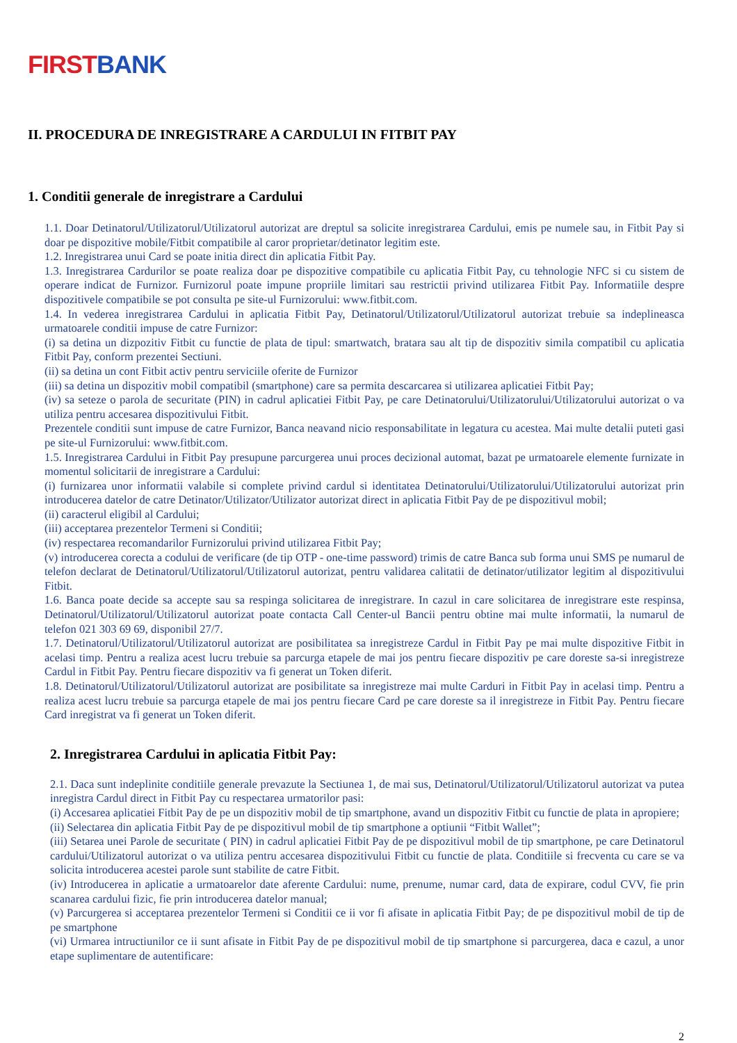FIRST BANK
II. PROCEDURA DE INREGISTRARE A CARDULUI IN FITBIT PAY
1. Conditii generale de inregistrare a Cardului
1.1. Doar Detinatorul/Utilizatorul/Utilizatorul autorizat are dreptul sa solicite inregistrarea Cardului, emis pe numele sau, in Fitbit Pay si doar pe dispozitive mobile/Fitbit compatibile al caror proprietar/detinator legitim este.
1.2. Inregistrarea unui Card se poate initia direct din aplicatia Fitbit Pay.
1.3. Inregistrarea Cardurilor se poate realiza doar pe dispozitive compatibile cu aplicatia Fitbit Pay, cu tehnologie NFC si cu sistem de operare indicat de Furnizor. Furnizorul poate impune propriile limitari sau restrictii privind utilizarea Fitbit Pay. Informatiile despre dispozitivele compatibile se pot consulta pe site-ul Furnizorului: www.fitbit.com.
1.4. In vederea inregistrarea Cardului in aplicatia Fitbit Pay, Detinatorul/Utilizatorul/Utilizatorul autorizat trebuie sa indeplineasca urmatoarele conditii impuse de catre Furnizor:
(i) sa detina un dizpozitiv Fitbit cu functie de plata de tipul: smartwatch, bratara sau alt tip de dispozitiv simila compatibil cu aplicatia Fitbit Pay, conform prezentei Sectiuni.
(ii) sa detina un cont Fitbit activ pentru serviciile oferite de Furnizor
(iii) sa detina un dispozitiv mobil compatibil (smartphone) care sa permita descarcarea si utilizarea aplicatiei Fitbit Pay;
(iv) sa seteze o parola de securitate (PIN) in cadrul aplicatiei Fitbit Pay, pe care Detinatorului/Utilizatorului/Utilizatorului autorizat o va utiliza pentru accesarea dispozitivului Fitbit.
Prezentele conditii sunt impuse de catre Furnizor, Banca neavand nicio responsabilitate in legatura cu acestea. Mai multe detalii puteti gasi pe site-ul Furnizorului: www.fitbit.com.
1.5. Inregistrarea Cardului in Fitbit Pay presupune parcurgerea unui proces decizional automat, bazat pe urmatoarele elemente furnizate in momentul solicitarii de inregistrare a Cardului:
(i) furnizarea unor informatii valabile si complete privind cardul si identitatea Detinatorului/Utilizatorului/Utilizatorului autorizat prin introducerea datelor de catre Detinator/Utilizator/Utilizator autorizat direct in aplicatia Fitbit Pay de pe dispozitivul mobil;
(ii) caracterul eligibil al Cardului;
(iii) acceptarea prezentelor Termeni si Conditii;
(iv) respectarea recomandarilor Furnizorului privind utilizarea Fitbit Pay;
(v) introducerea corecta a codului de verificare (de tip OTP - one-time password) trimis de catre Banca sub forma unui SMS pe numarul de telefon declarat de Detinatorul/Utilizatorul/Utilizatorul autorizat, pentru validarea calitatii de detinator/utilizator legitim al dispozitivului Fitbit.
1.6. Banca poate decide sa accepte sau sa respinga solicitarea de inregistrare. In cazul in care solicitarea de inregistrare este respinsa, Detinatorul/Utilizatorul/Utilizatorul autorizat poate contacta Call Center-ul Bancii pentru obtine mai multe informatii, la numarul de telefon 021 303 69 69, disponibil 27/7.
1.7. Detinatorul/Utilizatorul/Utilizatorul autorizat are posibilitatea sa inregistreze Cardul in Fitbit Pay pe mai multe dispozitive Fitbit in acelasi timp. Pentru a realiza acest lucru trebuie sa parcurga etapele de mai jos pentru fiecare dispozitiv pe care doreste sa-si inregistreze Cardul in Fitbit Pay. Pentru fiecare dispozitiv va fi generat un Token diferit.
1.8. Detinatorul/Utilizatorul/Utilizatorul autorizat are posibilitate sa inregistreze mai multe Carduri in Fitbit Pay in acelasi timp. Pentru a realiza acest lucru trebuie sa parcurga etapele de mai jos pentru fiecare Card pe care doreste sa il inregistreze in Fitbit Pay. Pentru fiecare Card inregistrat va fi generat un Token diferit.
2. Inregistrarea Cardului in aplicatia Fitbit Pay:
2.1. Daca sunt indeplinite conditiile generale prevazute la Sectiunea 1, de mai sus, Detinatorul/Utilizatorul/Utilizatorul autorizat va putea inregistra Cardul direct in Fitbit Pay cu respectarea urmatorilor pasi:
(i) Accesarea aplicatiei Fitbit Pay de pe un dispozitiv mobil de tip smartphone, avand un dispozitiv Fitbit cu functie de plata in apropiere;
(ii) Selectarea din aplicatia Fitbit Pay de pe dispozitivul mobil de tip smartphone a optiunii “Fitbit Wallet”;
(iii) Setarea unei Parole de securitate ( PIN) in cadrul aplicatiei Fitbit Pay de pe dispozitivul mobil de tip smartphone, pe care Detinatorul cardului/Utilizatorul autorizat o va utiliza pentru accesarea dispozitivului Fitbit cu functie de plata. Conditiile si frecventa cu care se va solicita introducerea acestei parole sunt stabilite de catre Fitbit.
(iv) Introducerea in aplicatie a urmatoarelor date aferente Cardului: nume, prenume, numar card, data de expirare, codul CVV, fie prin scanarea cardului fizic, fie prin introducerea datelor manual;
(v) Parcurgerea si acceptarea prezentelor Termeni si Conditii ce ii vor fi afisate in aplicatia Fitbit Pay; de pe dispozitivul mobil de tip de pe smartphone
(vi) Urmarea intructiunilor ce ii sunt afisate in Fitbit Pay de pe dispozitivul mobil de tip smartphone si parcurgerea, daca e cazul, a unor etape suplimentare de autentificare:
2